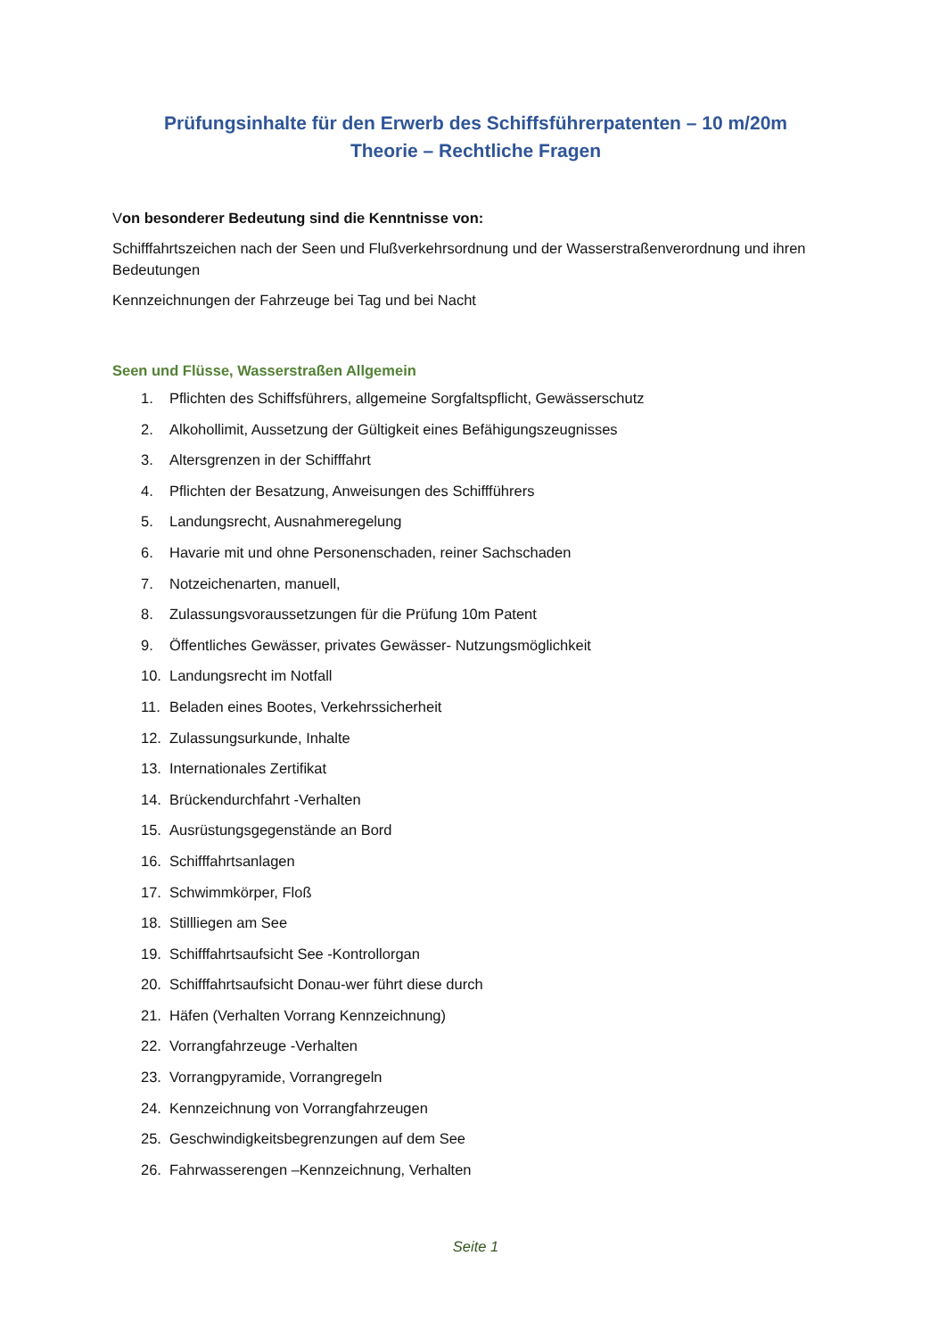Prüfungsinhalte für den Erwerb des Schiffsführerpatenten – 10 m/20m
Theorie – Rechtliche Fragen
Von besonderer Bedeutung sind die Kenntnisse von:
Schifffahrtszeichen nach der Seen und Flußverkehrsordnung und der Wasserstraßenverordnung und ihren Bedeutungen
Kennzeichnungen der Fahrzeuge bei Tag und bei Nacht
Seen und Flüsse, Wasserstraßen Allgemein
1. Pflichten des Schiffsführers, allgemeine Sorgfaltspflicht, Gewässerschutz
2. Alkohollimit, Aussetzung der Gültigkeit eines Befähigungszeugnisses
3. Altersgrenzen in der Schifffahrt
4. Pflichten der Besatzung, Anweisungen des Schiffführers
5. Landungsrecht, Ausnahmeregelung
6. Havarie mit und ohne Personenschaden, reiner Sachschaden
7. Notzeichenarten, manuell,
8. Zulassungsvoraussetzungen für die Prüfung 10m Patent
9. Öffentliches Gewässer, privates Gewässer- Nutzungsmöglichkeit
10. Landungsrecht im Notfall
11. Beladen eines Bootes, Verkehrssicherheit
12. Zulassungsurkunde, Inhalte
13. Internationales Zertifikat
14. Brückendurchfahrt -Verhalten
15. Ausrüstungsgegenstände an Bord
16. Schifffahrtsanlagen
17. Schwimmkörper, Floß
18. Stillliegen am See
19. Schifffahrtsaufsicht See -Kontrollorgan
20. Schifffahrtsaufsicht Donau-wer führt diese durch
21. Häfen (Verhalten Vorrang Kennzeichnung)
22. Vorrangfahrzeuge -Verhalten
23. Vorrangpyramide, Vorrangregeln
24. Kennzeichnung von Vorrangfahrzeugen
25. Geschwindigkeitsbegrenzungen auf dem See
26. Fahrwasserengen –Kennzeichnung, Verhalten
Seite 1